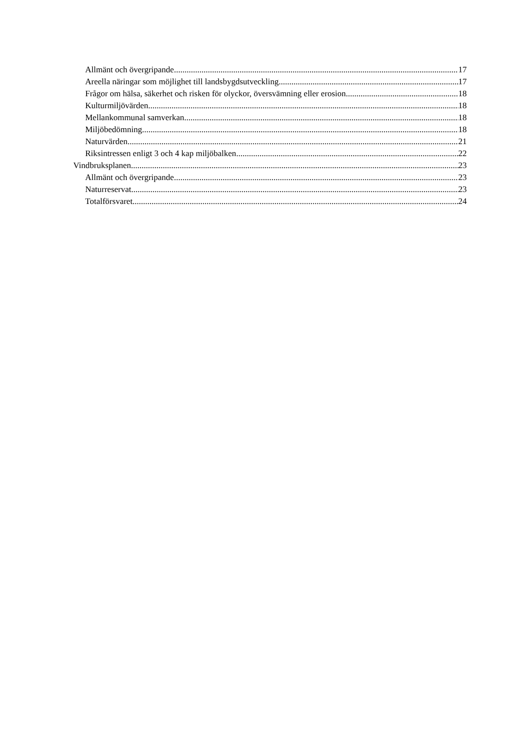Allmänt och övergripande 17
Areella näringar som möjlighet till landsbygdsutveckling 17
Frågor om hälsa, säkerhet och risken för olyckor, översvämning eller erosion 18
Kulturmiljövärden 18
Mellankommunal samverkan 18
Miljöbedömning 18
Naturvärden 21
Riksintressen enligt 3 och 4 kap miljöbalken 22
Vindbruksplanen 23
Allmänt och övergripande 23
Naturreservat 23
Totalförsvaret 24